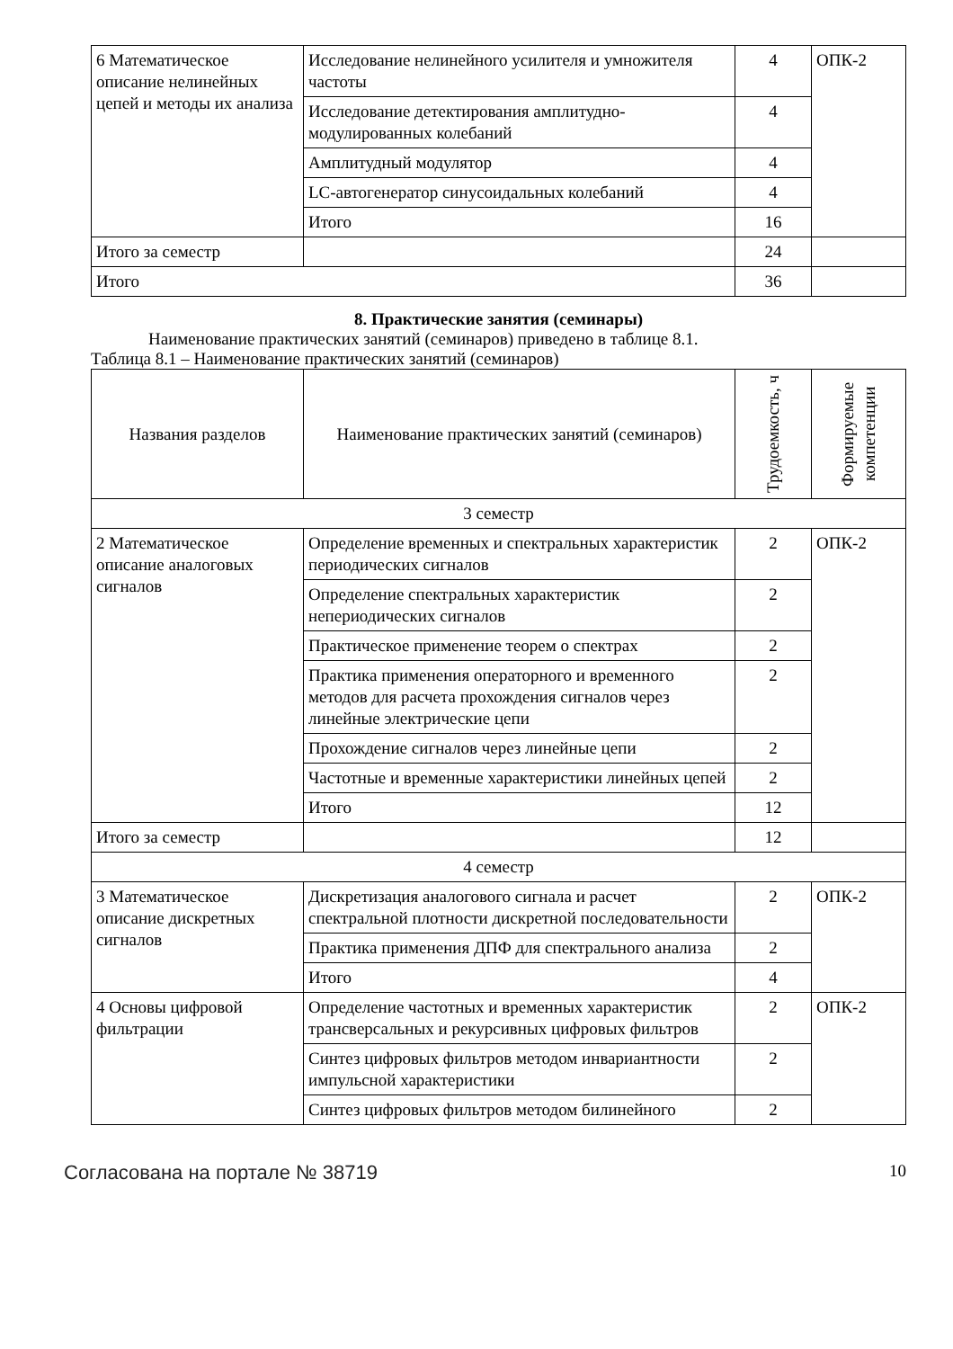| 6 Математическое описание нелинейных цепей и методы их анализа | Исследование нелинейного усилителя и умножителя частоты | 4 | ОПК-2 |
| | Исследование детектирования амплитудно-модулированных колебаний | 4 | |
| | Амплитудный модулятор | 4 | |
| | LC-автогенератор синусоидальных колебаний | 4 | |
| | Итого | 16 | |
| Итого за семестр | | 24 | |
| Итого | | 36 | |
8. Практические занятия (семинары)
Наименование практических занятий (семинаров) приведено в таблице 8.1.
Таблица 8.1 – Наименование практических занятий (семинаров)
| Названия разделов | Наименование практических занятий (семинаров) | Трудоемкость, ч | Формируемые компетенции |
| --- | --- | --- | --- |
| 3 семестр | | | |
| 2 Математическое описание аналоговых сигналов | Определение временных и спектральных характеристик периодических сигналов | 2 | ОПК-2 |
| | Определение спектральных характеристик непериодических сигналов | 2 | |
| | Практическое применение теорем о спектрах | 2 | |
| | Практика применения операторного и временного методов для расчета прохождения сигналов через линейные электрические цепи | 2 | |
| | Прохождение сигналов через линейные цепи | 2 | |
| | Частотные и временные характеристики линейных цепей | 2 | |
| | Итого | 12 | |
| Итого за семестр | | 12 | |
| 4 семестр | | | |
| 3 Математическое описание дискретных сигналов | Дискретизация аналогового сигнала и расчет спектральной плотности дискретной последовательности | 2 | ОПК-2 |
| | Практика применения ДПФ для спектрального анализа | 2 | |
| | Итого | 4 | |
| 4 Основы цифровой фильтрации | Определение частотных и временных характеристик трансверсальных и рекурсивных цифровых фильтров | 2 | ОПК-2 |
| | Синтез цифровых фильтров методом инвариантности импульсной характеристики | 2 | |
| | Синтез цифровых фильтров методом билинейного | 2 | |
Согласована на портале № 38719 10